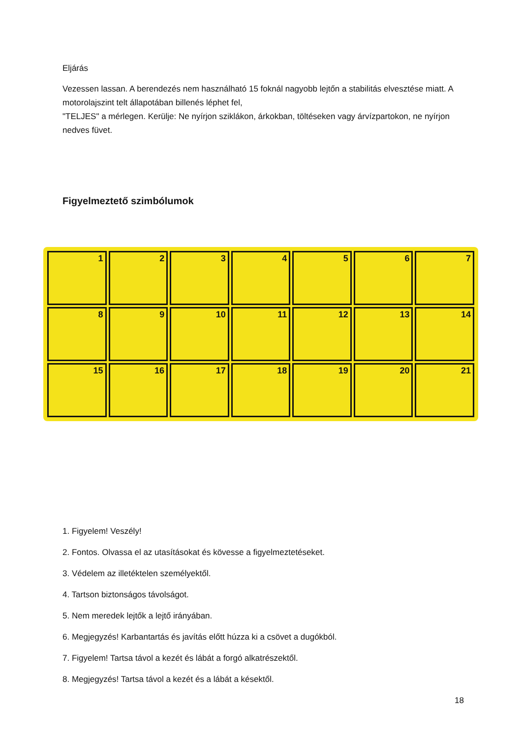Eljárás
Vezessen lassan. A berendezés nem használható 15 foknál nagyobb lejtőn a stabilitás elvesztése miatt. A motorolajszint telt állapotában billenés léphet fel,
"TELJES" a mérlegen. Kerülje: Ne nyírjon sziklákon, árkokban, töltéseken vagy árvízpartokon, ne nyírjon nedves füvet.
Figyelmeztető szimbólumok
1
2
3
4
5
6
7
8
9
10
11
12
13
14
15
16
17
18
19
20
21
1. Figyelem! Veszély!
2. Fontos. Olvassa el az utasításokat és kövesse a figyelmeztetéseket.
3. Védelem az illetéktelen személyektől.
4. Tartson biztonságos távolságot.
5. Nem meredek lejtők a lejtő irányában.
6. Megjegyzés! Karbantartás és javítás előtt húzza ki a csövet a dugókból.
7. Figyelem! Tartsa távol a kezét és lábát a forgó alkatrészektől.
8. Megjegyzés! Tartsa távol a kezét és a lábát a késektől.
18